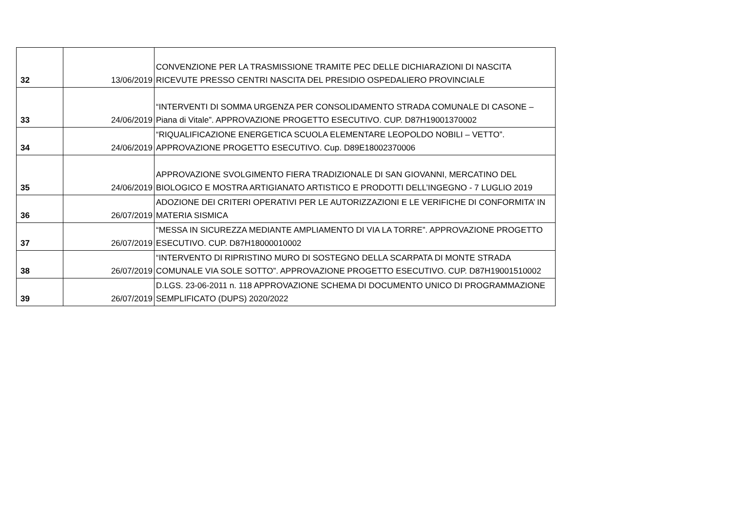| 32 | 13/06/2019 | CONVENZIONE PER LA TRASMISSIONE TRAMITE PEC DELLE DICHIARAZIONI DI NASCITA RICEVUTE PRESSO CENTRI NASCITA DEL PRESIDIO OSPEDALIERO PROVINCIALE |
| 33 | 24/06/2019 | “INTERVENTI DI SOMMA URGENZA PER CONSOLIDAMENTO STRADA COMUNALE DI CASONE – Piana di Vitale”. APPROVAZIONE PROGETTO ESECUTIVO. CUP. D87H19001370002 |
| 34 | 24/06/2019 | “RIQUALIFICAZIONE ENERGETICA SCUOLA ELEMENTARE LEOPOLDO NOBILI – VETTO”. APPROVAZIONE PROGETTO ESECUTIVO. Cup. D89E18002370006 |
| 35 | 24/06/2019 | APPROVAZIONE SVOLGIMENTO FIERA TRADIZIONALE DI SAN GIOVANNI, MERCATINO DEL BIOLOGICO E MOSTRA ARTIGIANATO ARTISTICO E PRODOTTI DELL’INGEGNO - 7 LUGLIO 2019 |
| 36 | 26/07/2019 | ADOZIONE DEI CRITERI OPERATIVI PER LE AUTORIZZAZIONI E LE VERIFICHE DI CONFORMITA’ IN MATERIA SISMICA |
| 37 | 26/07/2019 | “MESSA IN SICUREZZA MEDIANTE AMPLIAMENTO DI VIA LA TORRE”. APPROVAZIONE PROGETTO ESECUTIVO. CUP. D87H18000010002 |
| 38 | 26/07/2019 | “INTERVENTO DI RIPRISTINO MURO DI SOSTEGNO DELLA SCARPATA DI MONTE STRADA COMUNALE VIA SOLE SOTTO”. APPROVAZIONE PROGETTO ESECUTIVO. CUP. D87H19001510002 |
| 39 | 26/07/2019 | D.LGS. 23-06-2011 n. 118 APPROVAZIONE SCHEMA DI DOCUMENTO UNICO DI PROGRAMMAZIONE SEMPLIFICATO (DUPS) 2020/2022 |